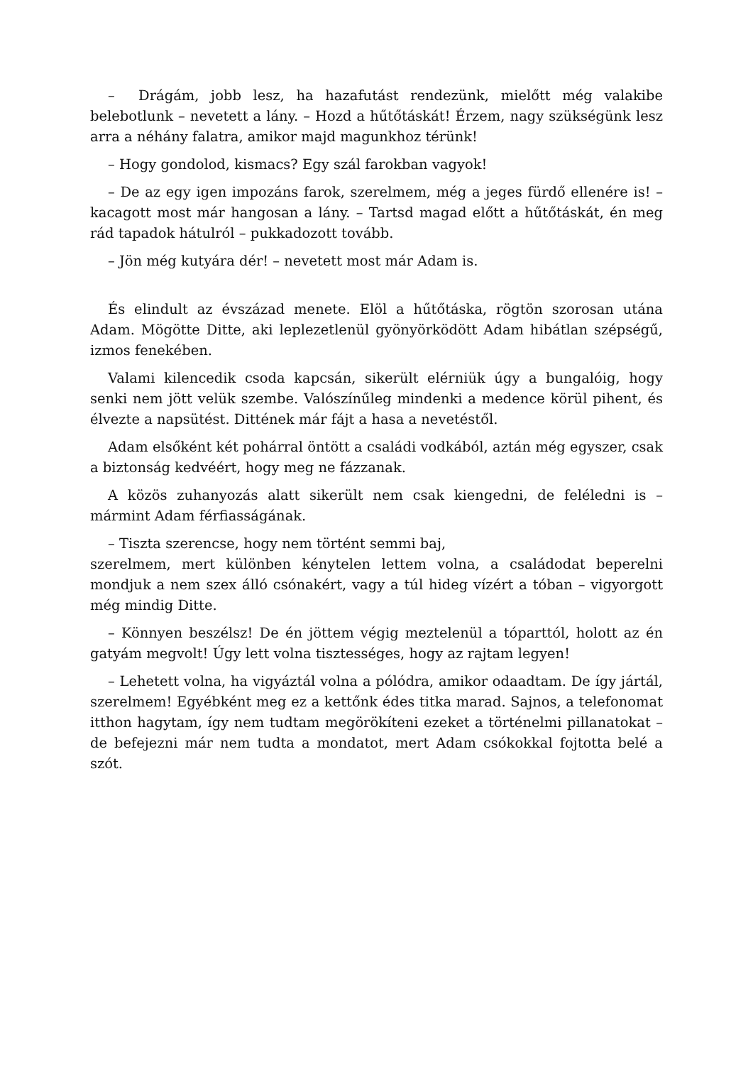– Drágám, jobb lesz, ha hazafutást rendezünk, mielőtt még valakibe belebotlunk – nevetett a lány. – Hozd a hűtőtáskát! Érzem, nagy szükségünk lesz arra a néhány falatra, amikor majd magunkhoz térünk!
– Hogy gondolod, kismacs? Egy szál farokban vagyok!
– De az egy igen impozáns farok, szerelmem, még a jeges fürdő ellenére is! – kacagott most már hangosan a lány. – Tartsd magad előtt a hűtőtáskát, én meg rád tapadok hátulról – pukkadozott tovább.
– Jön még kutyára dér! – nevetett most már Adam is.
És elindult az évszázad menete. Elöl a hűtőtáska, rögtön szorosan utána Adam. Mögötte Ditte, aki leplezetlenül gyönyörködött Adam hibátlan szépségű, izmos fenekében.
Valami kilencedik csoda kapcsán, sikerült elérniük úgy a bungalóig, hogy senki nem jött velük szembe. Valószínűleg mindenki a medence körül pihent, és élvezte a napsütést. Dittének már fájt a hasa a nevetéstől.
Adam elsőként két pohárral öntött a családi vodkából, aztán még egyszer, csak a biztonság kedvéért, hogy meg ne fázzanak.
A közös zuhanyozás alatt sikerült nem csak kiengedni, de feléledni is – mármint Adam férfiasságának.
– Tiszta szerencse, hogy nem történt semmi baj,
szerelmem, mert különben kénytelen lettem volna, a családodat beperelni mondjuk a nem szex álló csónakért, vagy a túl hideg vízért a tóban – vigyorgott még mindig Ditte.
– Könnyen beszélsz! De én jöttem végig meztelenül a tóparttól, holott az én gatyám megvolt! Úgy lett volna tisztességes, hogy az rajtam legyen!
– Lehetett volna, ha vigyáztál volna a pólódra, amikor odaadtam. De így jártál, szerelmem! Egyébként meg ez a kettőnk édes titka marad. Sajnos, a telefonomat itthon hagytam, így nem tudtam megörökíteni ezeket a történelmi pillanatokat – de befejezni már nem tudta a mondatot, mert Adam csókokkal fojtotta belé a szót.